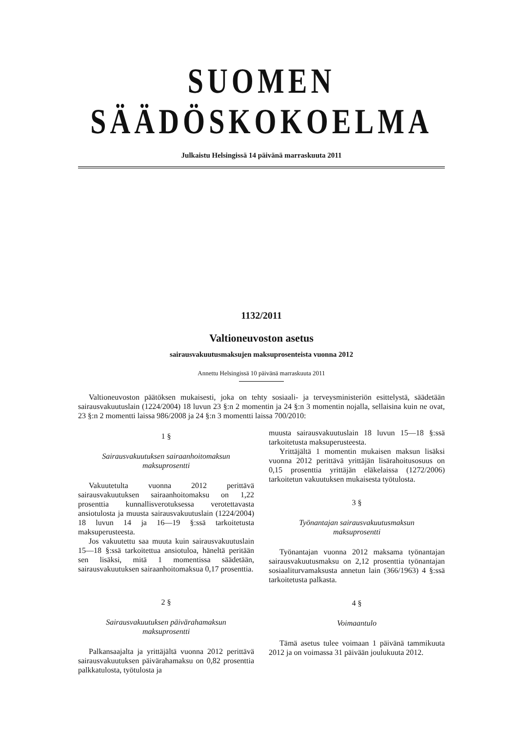SUOMEN SÄÄDÖSKOKOELMA
Julkaistu Helsingissä 14 päivänä marraskuuta 2011
1132/2011
Valtioneuvoston asetus
sairausvakuutusmaksujen maksuprosenteista vuonna 2012
Annettu Helsingissä 10 päivänä marraskuuta 2011
Valtioneuvoston päätöksen mukaisesti, joka on tehty sosiaali- ja terveysministeriön esittelystä, säädetään sairausvakuutuslain (1224/2004) 18 luvun 23 §:n 2 momentin ja 24 §:n 3 momentin nojalla, sellaisina kuin ne ovat, 23 §:n 2 momentti laissa 986/2008 ja 24 §:n 3 momentti laissa 700/2010:
1 §
Sairausvakuutuksen sairaanhoitomaksun
maksuprosentti
Vakuutetulta vuonna 2012 perittävä sairausvakuutuksen sairaanhoitomaksu on 1,22 prosenttia kunnallisverotuksessa verotettavasta ansiotulosta ja muusta sairausvakuutuslain (1224/2004) 18 luvun 14 ja 16—19 §:ssä tarkoitetusta maksuperusteesta.
Jos vakuutettu saa muuta kuin sairausvakuutuslain 15—18 §:ssä tarkoitettua ansiotuloa, häneltä peritään sen lisäksi, mitä 1 momentissa säädetään, sairausvakuutuksen sairaanhoitomaksua 0,17 prosenttia.
2 §
Sairausvakuutuksen päivärahamaksun
maksuprosentti
Palkansaajalta ja yrittäjältä vuonna 2012 perittävä sairausvakuutuksen päivärahamaksu on 0,82 prosenttia palkkatulosta, työtulosta ja
muusta sairausvakuutuslain 18 luvun 15—18 §:ssä tarkoitetusta maksuperusteesta.
Yrittäjältä 1 momentin mukaisen maksun lisäksi vuonna 2012 perittävä yrittäjän lisärahoitusosuus on 0,15 prosenttia yrittäjän eläkelaissa (1272/2006) tarkoitetun vakuutuksen mukaisesta työtulosta.
3 §
Työnantajan sairausvakuutusmaksun
maksuprosentti
Työnantajan vuonna 2012 maksama työnantajan sairausvakuutusmaksu on 2,12 prosenttia työnantajan sosiaaliturvamaksusta annetun lain (366/1963) 4 §:ssä tarkoitetusta palkasta.
4 §
Voimaantulo
Tämä asetus tulee voimaan 1 päivänä tammikuuta 2012 ja on voimassa 31 päivään joulukuuta 2012.